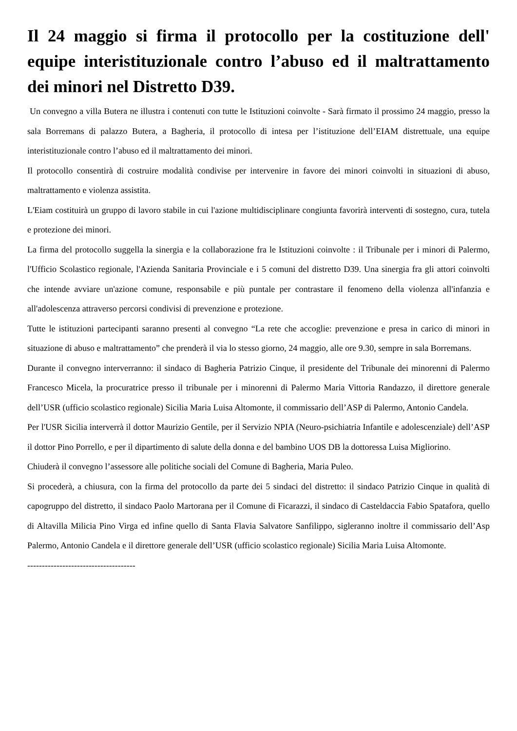Il 24 maggio si firma il protocollo per la costituzione dell' equipe interistituzionale contro l’abuso ed il maltrattamento dei minori nel Distretto D39.
Un convegno a villa Butera ne illustra i contenuti con tutte le Istituzioni coinvolte - Sarà firmato il prossimo 24 maggio, presso la sala Borremans di palazzo Butera, a Bagheria, il protocollo di intesa per l’istituzione dell’EIAM distrettuale, una equipe interistituzionale contro l’abuso ed il maltrattamento dei minori.
Il protocollo consentirà di costruire modalità condivise per intervenire in favore dei minori coinvolti in situazioni di abuso, maltrattamento e violenza assistita.
L'Eiam costituirà un gruppo di lavoro stabile in cui l'azione multidisciplinare congiunta favorirà interventi di sostegno, cura, tutela e protezione dei minori.
La firma del protocollo suggella la sinergia e la collaborazione fra le Istituzioni coinvolte : il Tribunale per i minori di Palermo, l'Ufficio Scolastico regionale, l'Azienda Sanitaria Provinciale e i 5 comuni del distretto D39. Una sinergia fra gli attori coinvolti che intende avviare un'azione comune, responsabile e più puntale per contrastare il fenomeno della violenza all'infanzia e all'adolescenza attraverso percorsi condivisi di prevenzione e protezione.
Tutte le istituzioni partecipanti saranno presenti al convegno “La rete che accoglie: prevenzione e presa in carico di minori in situazione di abuso e maltrattamento” che prenderà il via lo stesso giorno, 24 maggio, alle ore 9.30, sempre in sala Borremans.
Durante il convegno interverranno: il sindaco di Bagheria Patrizio Cinque, il presidente del Tribunale dei minorenni di Palermo Francesco Micela, la procuratrice presso il tribunale per i minorenni di Palermo Maria Vittoria Randazzo, il direttore generale dell’USR (ufficio scolastico regionale) Sicilia Maria Luisa Altomonte, il commissario dell’ASP di Palermo, Antonio Candela.
Per l'USR Sicilia interverrà il dottor Maurizio Gentile, per il Servizio NPIA (Neuro-psichiatria Infantile e adolescenziale) dell’ASP il dottor Pino Porrello, e per il dipartimento di salute della donna e del bambino UOS DB la dottoressa Luisa Migliorino.
Chiuderà il convegno l’assessore alle politiche sociali del Comune di Bagheria, Maria Puleo.
Si procederà, a chiusura, con la firma del protocollo da parte dei 5 sindaci del distretto: il sindaco Patrizio Cinque in qualità di capogruppo del distretto, il sindaco Paolo Martorana per il Comune di Ficarazzi, il sindaco di Casteldaccia Fabio Spatafora, quello di Altavilla Milicia Pino Virga ed infine quello di Santa Flavia Salvatore Sanfilippo, sigleranno inoltre il commissario dell’Asp Palermo, Antonio Candela e il direttore generale dell’USR (ufficio scolastico regionale) Sicilia Maria Luisa Altomonte.
-------------------------------------